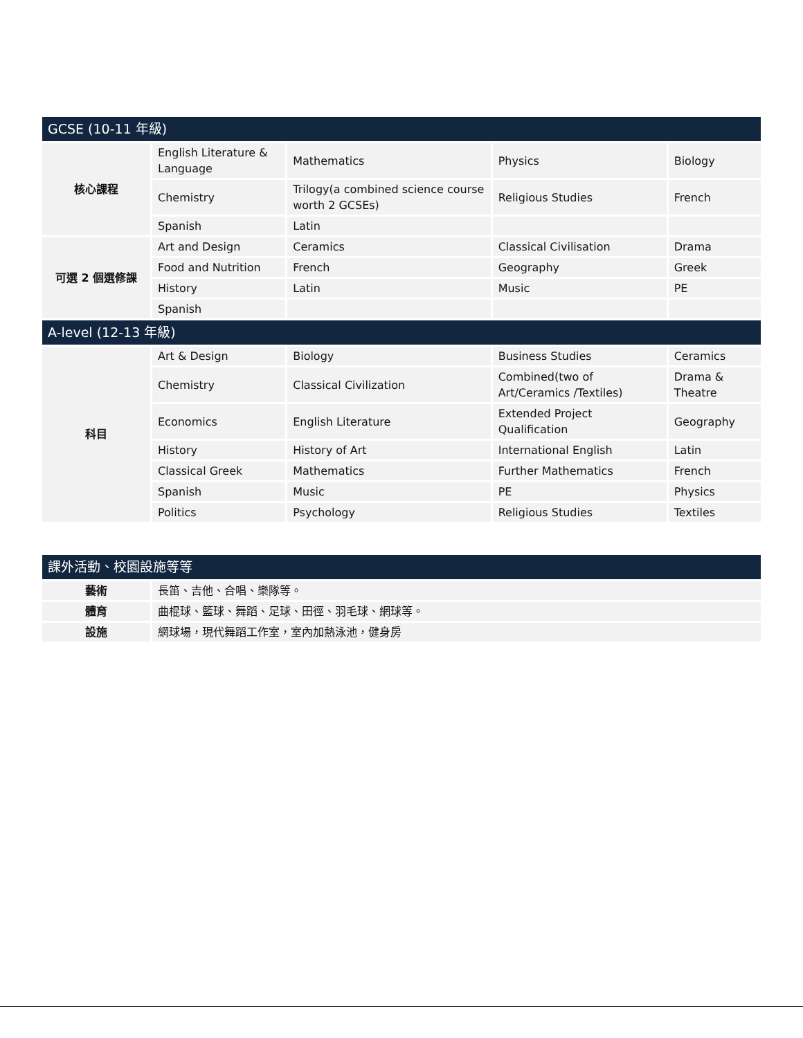| GCSE (10-11 年級) | | | | |
| 核心課程 | English Literature & Language | Mathematics | Physics | Biology |
| | Chemistry | Trilogy(a combined science course worth 2 GCSEs) | Religious Studies | French |
| | Spanish | Latin | | |
| 可選 2 個選修課 | Art and Design | Ceramics | Classical Civilisation | Drama |
| | Food and Nutrition | French | Geography | Greek |
| | History | Latin | Music | PE |
| | Spanish | | | |
| A-level (12-13 年級) | | | | |
| 科目 | Art & Design | Biology | Business Studies | Ceramics |
| | Chemistry | Classical Civilization | Combined(two of Art/Ceramics /Textiles) | Drama & Theatre |
| | Economics | English Literature | Extended Project Qualification | Geography |
| | History | History of Art | International English | Latin |
| | Classical Greek | Mathematics | Further Mathematics | French |
| | Spanish | Music | PE | Physics |
| | Politics | Psychology | Religious Studies | Textiles |
| 課外活動、校園設施等等 | |
| 藝術 | 長笛、吉他、合唱、樂隊等。 |
| 體育 | 曲棍球、籃球、舞蹈、足球、田徑、羽毛球、網球等。 |
| 設施 | 網球場，現代舞蹈工作室，室內加熱泳池，健身房 |